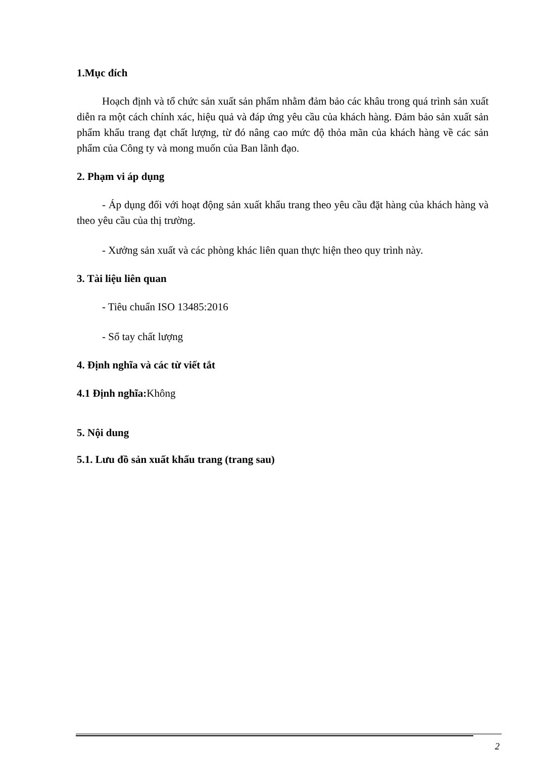1.Mục đích
Hoạch định và tổ chức sản xuất sản phẩm nhằm đảm bảo các khâu trong quá trình sản xuất diễn ra một cách chính xác, hiệu quả và đáp ứng yêu cầu của khách hàng. Đảm bảo sản xuất sản phẩm khẩu trang đạt chất lượng, từ đó nâng cao mức độ thỏa mãn của khách hàng về các sản phẩm của Công ty và mong muốn của Ban lãnh đạo.
2. Phạm vi áp dụng
- Áp dụng đối với hoạt động sản xuất khẩu trang theo yêu cầu đặt hàng của khách hàng và theo yêu cầu của thị trường.
- Xưởng sản xuất và các phòng khác liên quan thực hiện theo quy trình này.
3. Tài liệu liên quan
- Tiêu chuẩn ISO 13485:2016
- Sổ tay chất lượng
4. Định nghĩa và các từ viết tắt
4.1 Định nghĩa: Không
5. Nội dung
5.1. Lưu đồ sản xuất khẩu trang (trang sau)
2